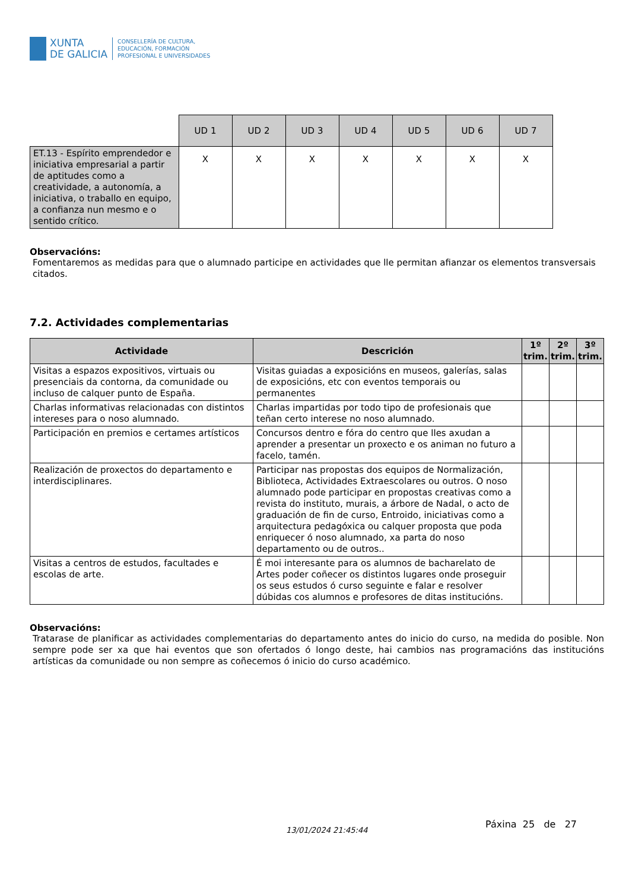XUNTA
DE GALICIA
CONSELLERÍA DE CULTURA,
EDUCACIÓN, FORMACIÓN
PROFESIONAL E UNIVERSIDADES
| | UD 1 | UD 2 | UD 3 | UD 4 | UD 5 | UD 6 | UD 7 |
| ET.13 - Espírito emprendedor e iniciativa empresarial a partir de aptitudes como a creatividade, a autonomía, a iniciativa, o traballo en equipo, a confianza nun mesmo e o sentido crítico. | X | X | X | X | X | X | X |
Observacións:
Fomentaremos as medidas para que o alumnado participe en actividades que lle permitan afianzar os elementos transversais citados.
7.2. Actividades complementarias
| Actividade | Descrición | 1º trim. | 2º trim. | 3º trim. |
| --- | --- | --- | --- | --- |
| Visitas a espazos expositivos, virtuais ou presenciais da contorna, da comunidade ou incluso de calquer punto de España. | Visitas guiadas a exposicións en museos, galerías, salas de exposicións, etc con eventos temporais ou permanentes | | | |
| Charlas informativas relacionadas con distintos intereses para o noso alumnado. | Charlas impartidas por todo tipo de profesionais que teñan certo interese no noso alumnado. | | | |
| Participación en premios e certames artísticos | Concursos dentro e fóra do centro que lles axudan a aprender a presentar un proxecto e os animan no futuro a facelo, tamén. | | | |
| Realización de proxectos do departamento e interdisciplinares. | Participar nas propostas dos equipos de Normalización, Biblioteca, Actividades Extraescolares ou outros. O noso alumnado pode participar en propostas creativas como a revista do instituto, murais, a árbore de Nadal, o acto de graduación de fin de curso, Entroido, iniciativas como a arquitectura pedagóxica ou calquer proposta que poda enriquecer ó noso alumnado, xa parta do noso departamento ou de outros.. | | | |
| Visitas a centros de estudos, facultades e escolas de arte. | É moi interesante para os alumnos de bacharelato de Artes poder coñecer os distintos lugares onde proseguir os seus estudos ó curso seguinte e falar e resolver dúbidas cos alumnos e profesores de ditas institucións. | | | |
Observacións:
Tratarase de planificar as actividades complementarias do departamento antes do inicio do curso, na medida do posible. Non sempre pode ser xa que hai eventos que son ofertados ó longo deste, hai cambios nas programacións das institucións artísticas da comunidade ou non sempre as coñecemos ó inicio do curso académico.
13/01/2024 21:45:44
Páxina 25 de 27